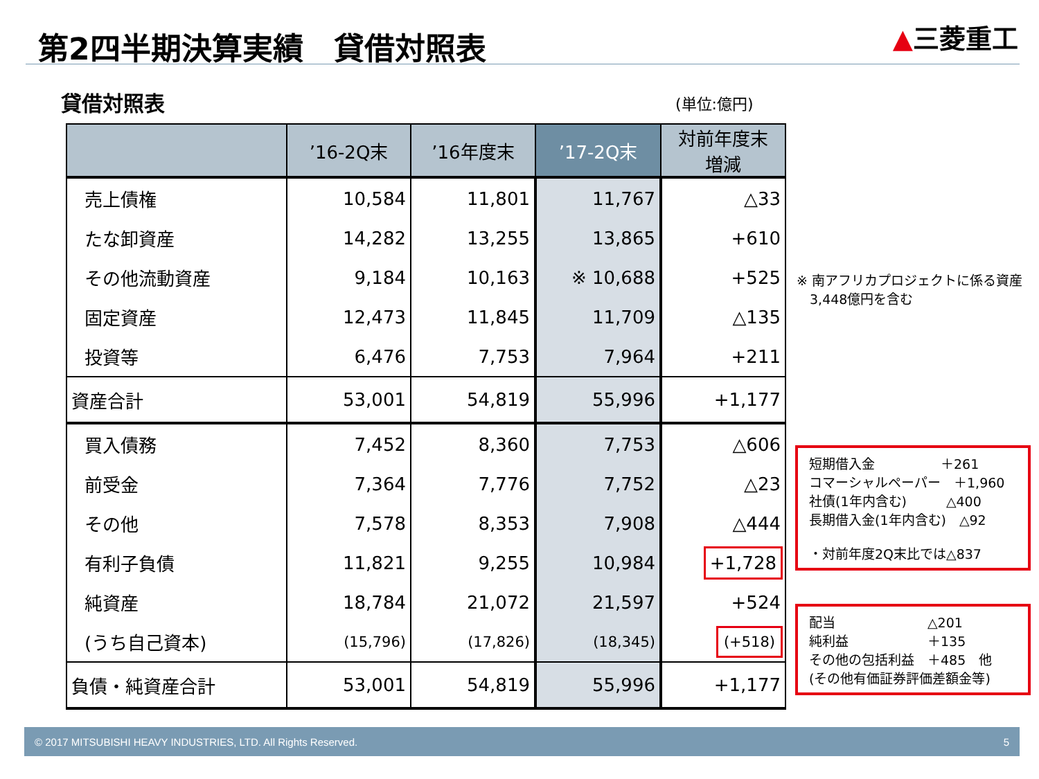第2四半期決算実績　貸借対照表 ▲三菱重工
貸借対照表 (単位:億円)
| | ’16-2Q末 | ’16年度末 | ’17-2Q末 | 対前年度末 増減 |
| --- | --- | --- | --- | --- |
| 売上債権 | 10,584 | 11,801 | 11,767 | △33 |
| たな卸資産 | 14,282 | 13,255 | 13,865 | +610 |
| その他流動資産 | 9,184 | 10,163 | ※ 10,688 | +525 |
| 固定資産 | 12,473 | 11,845 | 11,709 | △135 |
| 投資等 | 6,476 | 7,753 | 7,964 | +211 |
| 資産合計 | 53,001 | 54,819 | 55,996 | +1,177 |
| 買入債務 | 7,452 | 8,360 | 7,753 | △606 |
| 前受金 | 7,364 | 7,776 | 7,752 | △23 |
| その他 | 7,578 | 8,353 | 7,908 | △444 |
| 有利子負債 | 11,821 | 9,255 | 10,984 | +1,728 |
| 純資産 | 18,784 | 21,072 | 21,597 | +524 |
| (うち自己資本) | (15,796) | (17,826) | (18,345) | (+518) |
| 負債・純資産合計 | 53,001 | 54,819 | 55,996 | +1,177 |
※ 南アフリカプロジェクトに係る資産
　3,448億円を含む
短期借入金　　　　　＋261
コマーシャルペーパー　＋1,960
社債(1年内含む)　　　△400
長期借入金(1年内含む)　△92
・対前年度2Q末比では△837
配当　　　　　　　△201
純利益　　　　　　＋135
その他の包括利益　＋485　他
(その他有価証券評価差額金等)
© 2017 MITSUBISHI HEAVY INDUSTRIES, LTD. All Rights Reserved. 5